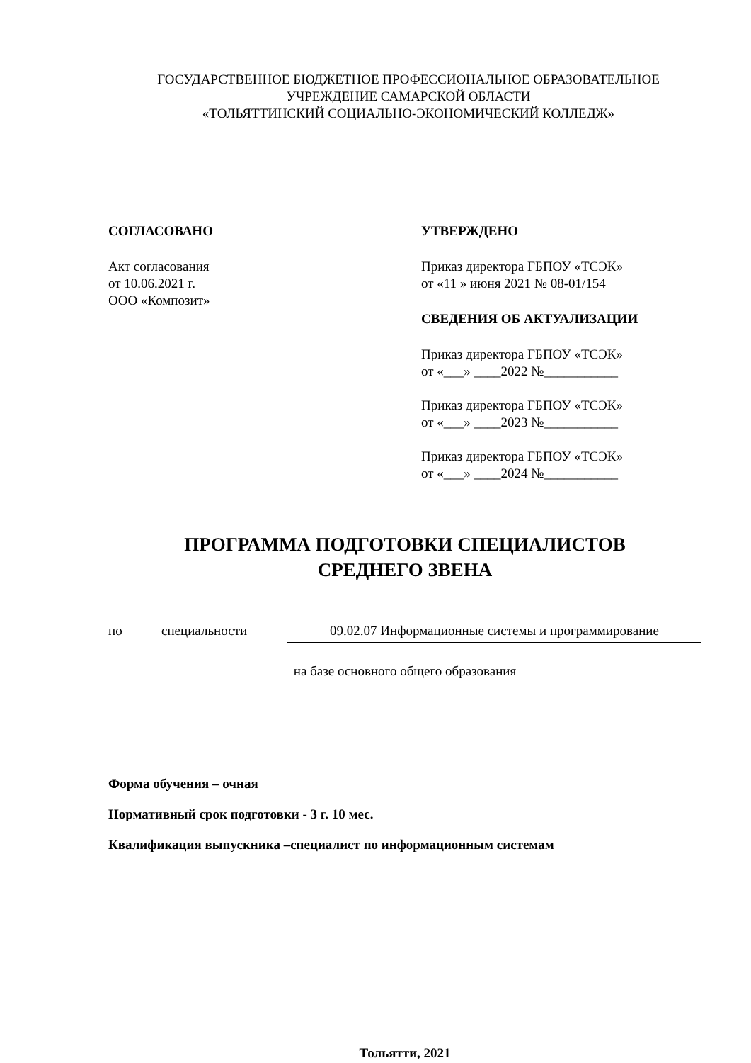ГОСУДАРСТВЕННОЕ БЮДЖЕТНОЕ ПРОФЕССИОНАЛЬНОЕ ОБРАЗОВАТЕЛЬНОЕ
УЧРЕЖДЕНИЕ САМАРСКОЙ ОБЛАСТИ
«ТОЛЬЯТТИНСКИЙ СОЦИАЛЬНО-ЭКОНОМИЧЕСКИЙ КОЛЛЕДЖ»
СОГЛАСОВАНО
Акт согласования
от 10.06.2021 г.
ООО «Композит»
УТВЕРЖДЕНО
Приказ директора ГБПОУ «ТСЭК»
от «11 » июня 2021 № 08-01/154
СВЕДЕНИЯ ОБ АКТУАЛИЗАЦИИ
Приказ директора ГБПОУ «ТСЭК»
от «___» ____2022 №___________
Приказ директора ГБПОУ «ТСЭК»
от «___» ____2023 №___________
Приказ директора ГБПОУ «ТСЭК»
от «___» ____2024 №___________
ПРОГРАММА ПОДГОТОВКИ СПЕЦИАЛИСТОВ
СРЕДНЕГО ЗВЕНА
по специальности 09.02.07 Информационные системы и программирование
на базе основного общего образования
Форма обучения – очная
Нормативный срок подготовки - 3 г. 10 мес.
Квалификация выпускника –специалист по информационным системам
Тольятти, 2021